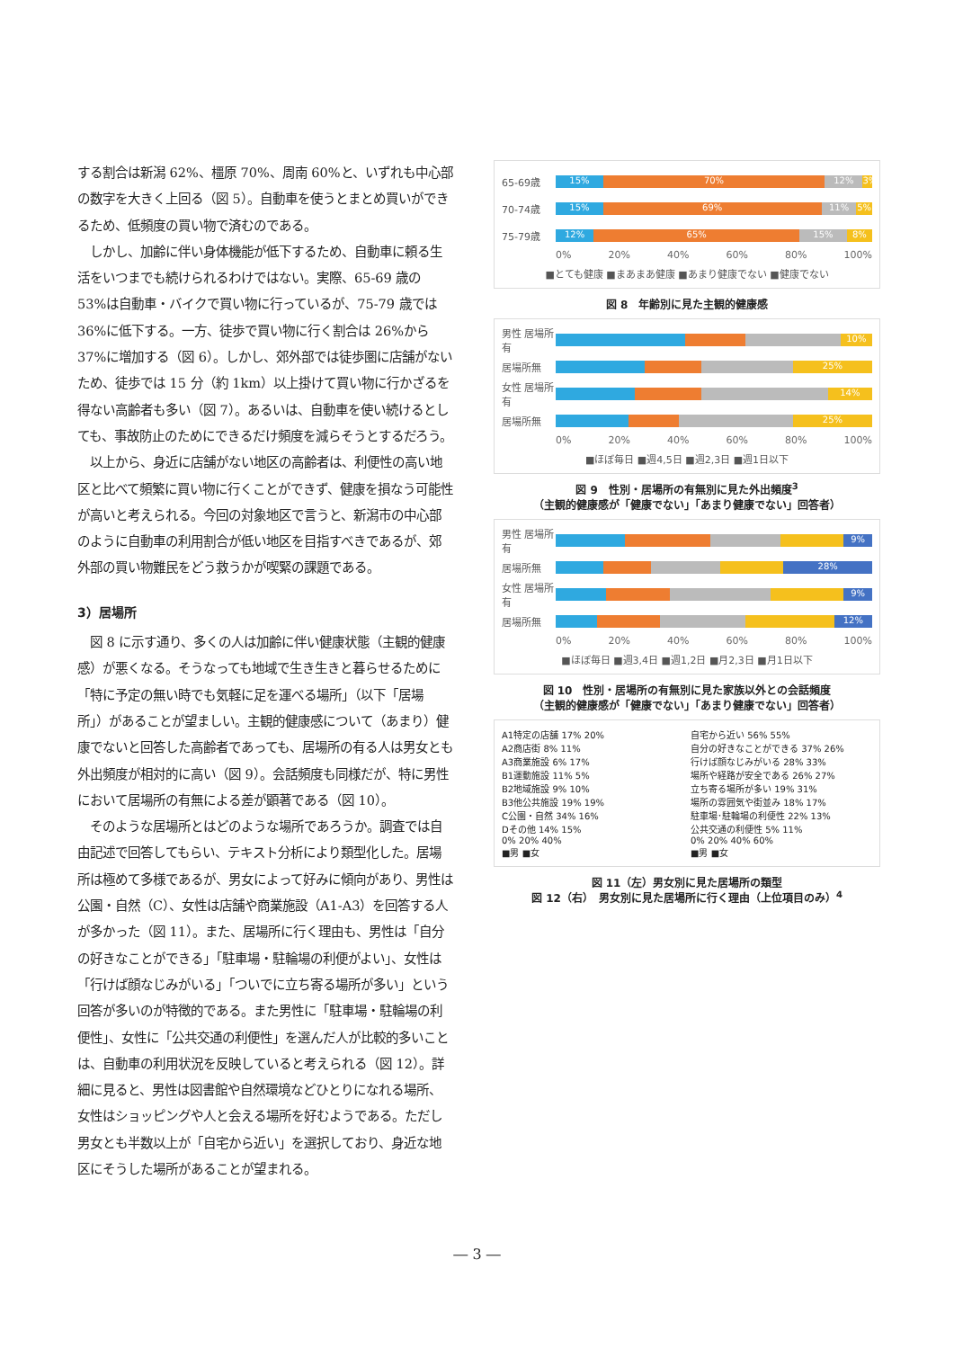する割合は新潟 62%、橿原 70%、周南 60%と、いずれも中心部の数字を大きく上回る（図 5）。自動車を使うとまとめ買いができるため、低頻度の買い物で済むのである。
　しかし、加齢に伴い身体機能が低下するため、自動車に頼る生活をいつまでも続けられるわけではない。実際、65-69 歳の 53%は自動車・バイクで買い物に行っているが、75-79 歳では 36%に低下する。一方、徒歩で買い物に行く割合は 26%から 37%に増加する（図 6）。しかし、郊外部では徒歩圏に店舗がないため、徒歩では 15 分（約 1km）以上掛けて買い物に行かざるを得ない高齢者も多い（図 7）。あるいは、自動車を使い続けるとしても、事故防止のためにできるだけ頻度を減らそうとするだろう。
　以上から、身近に店舗がない地区の高齢者は、利便性の高い地区と比べて頻繁に買い物に行くことができず、健康を損なう可能性が高いと考えられる。今回の対象地区で言うと、新潟市の中心部のように自動車の利用割合が低い地区を目指すべきであるが、郊外部の買い物難民をどう救うかが喫緊の課題である。
3）居場所
　図 8 に示す通り、多くの人は加齢に伴い健康状態（主観的健康感）が悪くなる。そうなっても地域で生き生きと暮らせるために「特に予定の無い時でも気軽に足を運べる場所」（以下「居場所」）があることが望ましい。主観的健康感について（あまり）健康でないと回答した高齢者であっても、居場所の有る人は男女とも外出頻度が相対的に高い（図 9）。会話頻度も同様だが、特に男性において居場所の有無による差が顕著である（図 10）。
　そのような居場所とはどのような場所であろうか。調査では自由記述で回答してもらい、テキスト分析により類型化した。居場所は極めて多様であるが、男女によって好みに傾向があり、男性は公園・自然（C）、女性は店舗や商業施設（A1-A3）を回答する人が多かった（図 11）。また、居場所に行く理由も、男性は「自分の好きなことができる」「駐車場・駐輪場の利便がよい」、女性は「行けば顔なじみがいる」「ついでに立ち寄る場所が多い」という回答が多いのが特徴的である。また男性に「駐車場・駐輪場の利便性」、女性に「公共交通の利便性」を選んだ人が比較的多いことは、自動車の利用状況を反映していると考えられる（図 12）。詳細に見ると、男性は図書館や自然環境などひとりになれる場所、女性はショッピングや人と会える場所を好むようである。ただし男女とも半数以上が「自宅から近い」を選択しており、身近な地区にそうした場所があることが望まれる。
65-69歳
15% 70% 12% 3%
70-74歳
15% 69% 11% 5%
75-79歳
12% 65% 15% 8%
0% 20% 40% 60% 80% 100%
■とても健康 ■まあまあ健康 ■あまり健康でない ■健康でない
図 8　年齢別に見た主観的健康感
男性 居場所有
10%
居場所無
25%
女性 居場所有
14%
居場所無
25%
0% 20% 40% 60% 80% 100%
■ほぼ毎日 ■週4,5日 ■週2,3日 ■週1日以下
図 9　性別・居場所の有無別に見た外出頻度<sup>3</sup>
（主観的健康感が「健康でない」「あまり健康でない」回答者）
男性 居場所有
9%
居場所無
28%
女性 居場所有
9%
居場所無
12%
0% 20% 40% 60% 80% 100%
■ほぼ毎日 ■週3,4日 ■週1,2日 ■月2,3日 ■月1日以下
図 10　性別・居場所の有無別に見た家族以外との会話頻度
（主観的健康感が「健康でない」「あまり健康でない」回答者）
A1特定の店舗 17% 20%
A2商店街 8% 11%
A3商業施設 6% 17%
B1運動施設 11% 5%
B2地域施設 9% 10%
B3他公共施設 19% 19%
C公園・自然 34% 16%
Dその他 14% 15%
0% 20% 40%
■男 ■女
自宅から近い 56% 55%
自分の好きなことができる 37% 26%
行けば顔なじみがいる 28% 33%
場所や経路が安全である 26% 27%
立ち寄る場所が多い 19% 31%
場所の雰囲気や街並み 18% 17%
駐車場･駐輪場の利便性 22% 13%
公共交通の利便性 5% 11%
0% 20% 40% 60%
■男 ■女
図 11（左）男女別に見た居場所の類型
図 12（右）　男女別に見た居場所に行く理由（上位項目のみ）<sup>4</sup>
― 3 ―